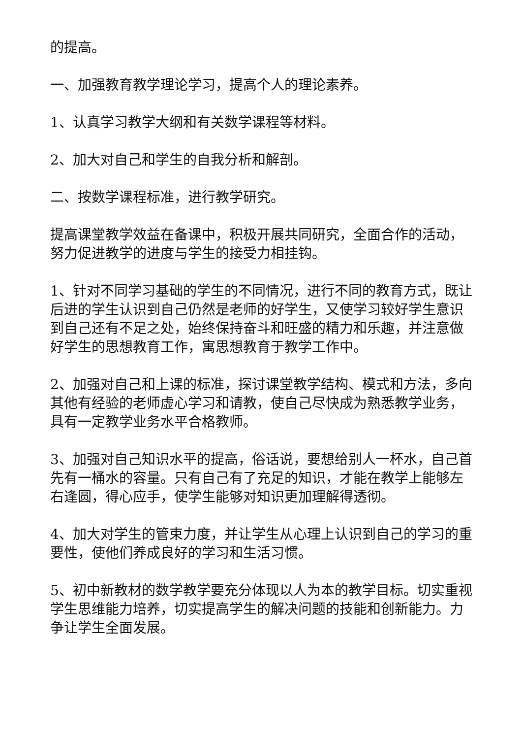的提高。
一、加强教育教学理论学习，提高个人的理论素养。
1、认真学习教学大纲和有关数学课程等材料。
2、加大对自己和学生的自我分析和解剖。
二、按数学课程标准，进行教学研究。
提高课堂教学效益在备课中，积极开展共同研究，全面合作的活动，努力促进教学的进度与学生的接受力相挂钩。
1、针对不同学习基础的学生的不同情况，进行不同的教育方式，既让后进的学生认识到自己仍然是老师的好学生，又使学习较好学生意识到自己还有不足之处，始终保持奋斗和旺盛的精力和乐趣，并注意做好学生的思想教育工作，寓思想教育于教学工作中。
2、加强对自己和上课的标准，探讨课堂教学结构、模式和方法，多向其他有经验的老师虚心学习和请教，使自己尽快成为熟悉教学业务，具有一定教学业务水平合格教师。
3、加强对自己知识水平的提高，俗话说，要想给别人一杯水，自己首先有一桶水的容量。只有自己有了充足的知识，才能在教学上能够左右逢圆，得心应手，使学生能够对知识更加理解得透彻。
4、加大对学生的管束力度，并让学生从心理上认识到自己的学习的重要性，使他们养成良好的学习和生活习惯。
5、初中新教材的数学教学要充分体现以人为本的教学目标。切实重视学生思维能力培养，切实提高学生的解决问题的技能和创新能力。力争让学生全面发展。